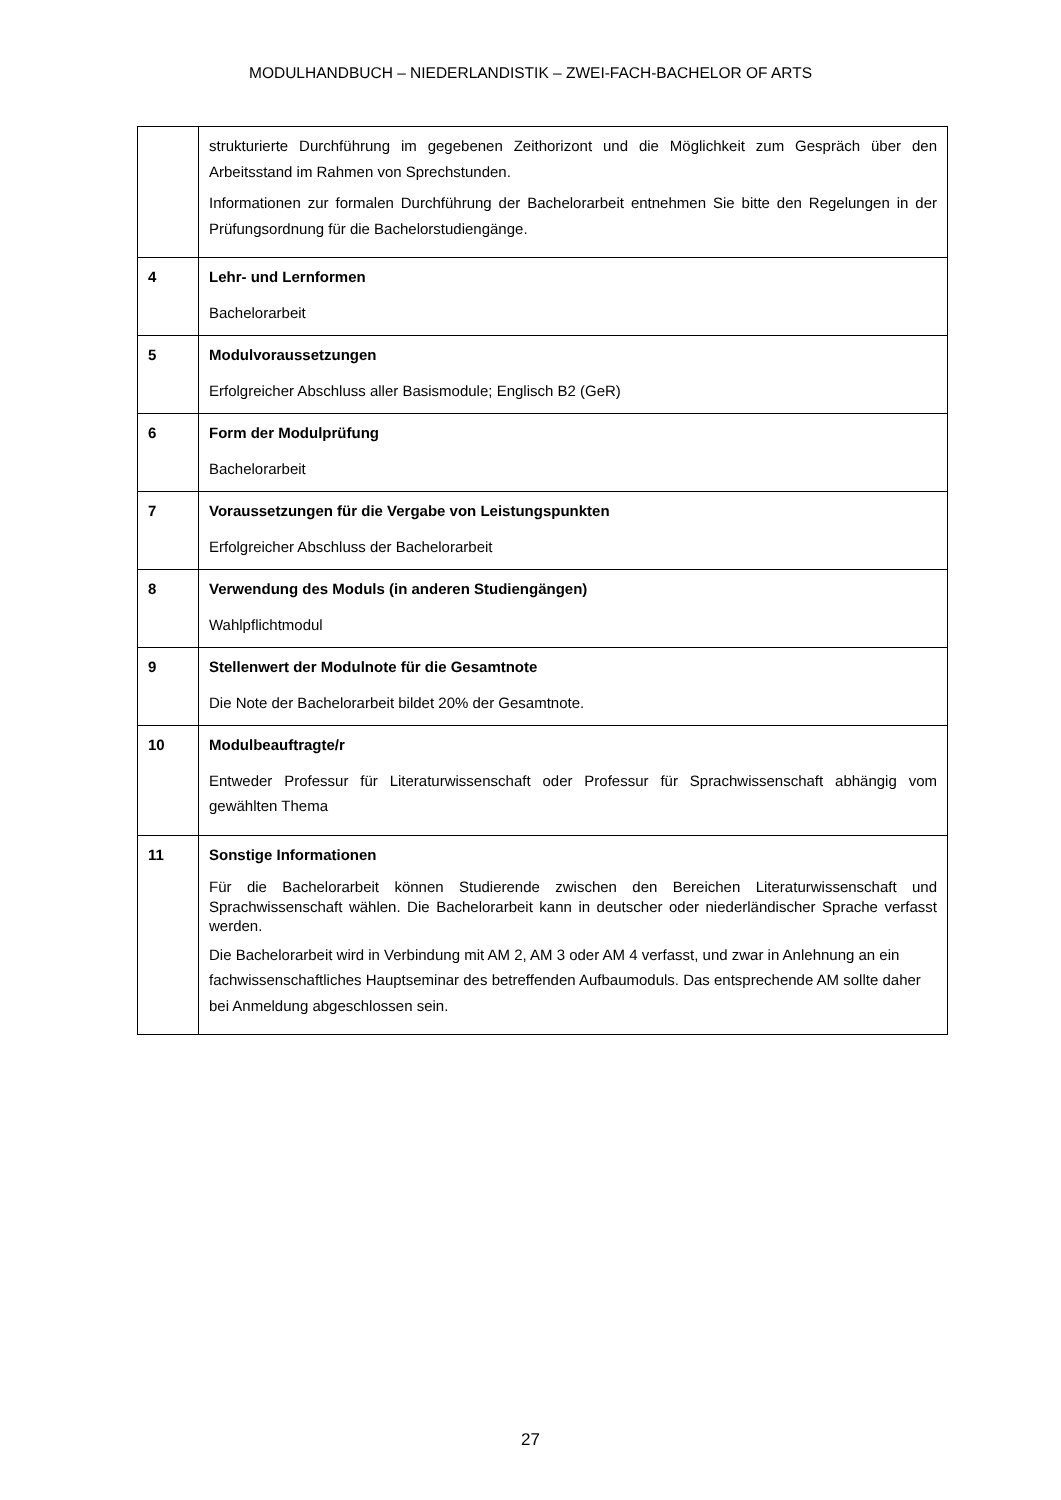MODULHANDBUCH – NIEDERLANDISTIK – ZWEI-FACH-BACHELOR OF ARTS
| | strukturierte Durchführung im gegebenen Zeithorizont und die Möglichkeit zum Gespräch über den Arbeitsstand im Rahmen von Sprechstunden. Informationen zur formalen Durchführung der Bachelorarbeit entnehmen Sie bitte den Regelungen in der Prüfungsordnung für die Bachelorstudiengänge. |
| 4 | Lehr- und Lernformen Bachelorarbeit |
| 5 | Modulvoraussetzungen Erfolgreicher Abschluss aller Basismodule; Englisch B2 (GeR) |
| 6 | Form der Modulprüfung Bachelorarbeit |
| 7 | Voraussetzungen für die Vergabe von Leistungspunkten Erfolgreicher Abschluss der Bachelorarbeit |
| 8 | Verwendung des Moduls (in anderen Studiengängen) Wahlpflichtmodul |
| 9 | Stellenwert der Modulnote für die Gesamtnote Die Note der Bachelorarbeit bildet 20% der Gesamtnote. |
| 10 | Modulbeauftragte/r Entweder Professur für Literaturwissenschaft oder Professur für Sprachwissenschaft abhängig vom gewählten Thema |
| 11 | Sonstige Informationen Für die Bachelorarbeit können Studierende zwischen den Bereichen Literaturwissenschaft und Sprachwissenschaft wählen. Die Bachelorarbeit kann in deutscher oder niederländischer Sprache verfasst werden. Die Bachelorarbeit wird in Verbindung mit AM 2, AM 3 oder AM 4 verfasst, und zwar in Anlehnung an ein fachwissenschaftliches Hauptseminar des betreffenden Aufbaumoduls. Das entsprechende AM sollte daher bei Anmeldung abgeschlossen sein. |
27